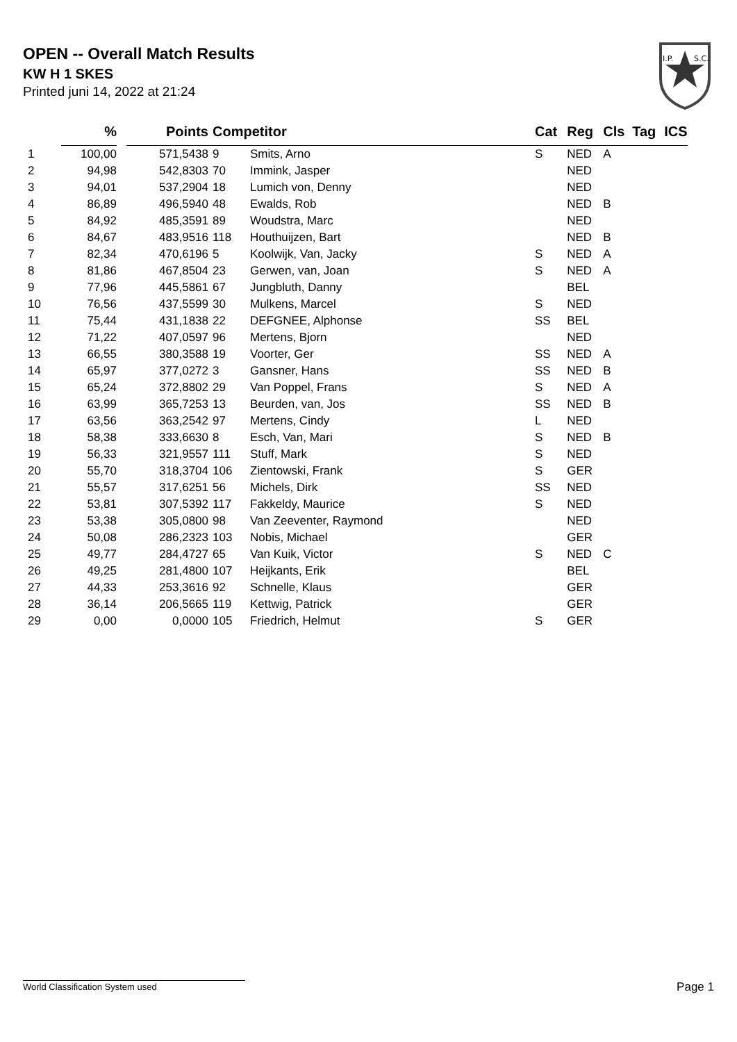OPEN -- Overall Match Results
KW H 1 SKES
Printed juni 14, 2022 at 21:24
I.P.
S.C.
| | % | | Points | Competitor | | Cat | Reg | Cls | Tag | ICS |
| --- | --- | --- | --- | --- | --- | --- | --- | --- | --- | --- |
| 1 | 100,00 | | 571,5438 | 9 | Smits, Arno | S | NED | A | | |
| 2 | 94,98 | | 542,8303 | 70 | Immink, Jasper | | NED | | | |
| 3 | 94,01 | | 537,2904 | 18 | Lumich von, Denny | | NED | | | |
| 4 | 86,89 | | 496,5940 | 48 | Ewalds, Rob | | NED | B | | |
| 5 | 84,92 | | 485,3591 | 89 | Woudstra, Marc | | NED | | | |
| 6 | 84,67 | | 483,9516 | 118 | Houthuijzen, Bart | | NED | B | | |
| 7 | 82,34 | | 470,6196 | 5 | Koolwijk, Van, Jacky | S | NED | A | | |
| 8 | 81,86 | | 467,8504 | 23 | Gerwen, van, Joan | S | NED | A | | |
| 9 | 77,96 | | 445,5861 | 67 | Jungbluth, Danny | | BEL | | | |
| 10 | 76,56 | | 437,5599 | 30 | Mulkens, Marcel | S | NED | | | |
| 11 | 75,44 | | 431,1838 | 22 | DEFGNEE, Alphonse | SS | BEL | | | |
| 12 | 71,22 | | 407,0597 | 96 | Mertens, Bjorn | | NED | | | |
| 13 | 66,55 | | 380,3588 | 19 | Voorter, Ger | SS | NED | A | | |
| 14 | 65,97 | | 377,0272 | 3 | Gansner, Hans | SS | NED | B | | |
| 15 | 65,24 | | 372,8802 | 29 | Van Poppel, Frans | S | NED | A | | |
| 16 | 63,99 | | 365,7253 | 13 | Beurden, van, Jos | SS | NED | B | | |
| 17 | 63,56 | | 363,2542 | 97 | Mertens, Cindy | L | NED | | | |
| 18 | 58,38 | | 333,6630 | 8 | Esch, Van, Mari | S | NED | B | | |
| 19 | 56,33 | | 321,9557 | 111 | Stuff, Mark | S | NED | | | |
| 20 | 55,70 | | 318,3704 | 106 | Zientowski, Frank | S | GER | | | |
| 21 | 55,57 | | 317,6251 | 56 | Michels, Dirk | SS | NED | | | |
| 22 | 53,81 | | 307,5392 | 117 | Fakkeldy, Maurice | S | NED | | | |
| 23 | 53,38 | | 305,0800 | 98 | Van Zeeventer, Raymond | | NED | | | |
| 24 | 50,08 | | 286,2323 | 103 | Nobis, Michael | | GER | | | |
| 25 | 49,77 | | 284,4727 | 65 | Van Kuik, Victor | S | NED | C | | |
| 26 | 49,25 | | 281,4800 | 107 | Heijkants, Erik | | BEL | | | |
| 27 | 44,33 | | 253,3616 | 92 | Schnelle, Klaus | | GER | | | |
| 28 | 36,14 | | 206,5665 | 119 | Kettwig, Patrick | | GER | | | |
| 29 | 0,00 | | 0,0000 | 105 | Friedrich, Helmut | S | GER | | | |
World Classification System used Page 1